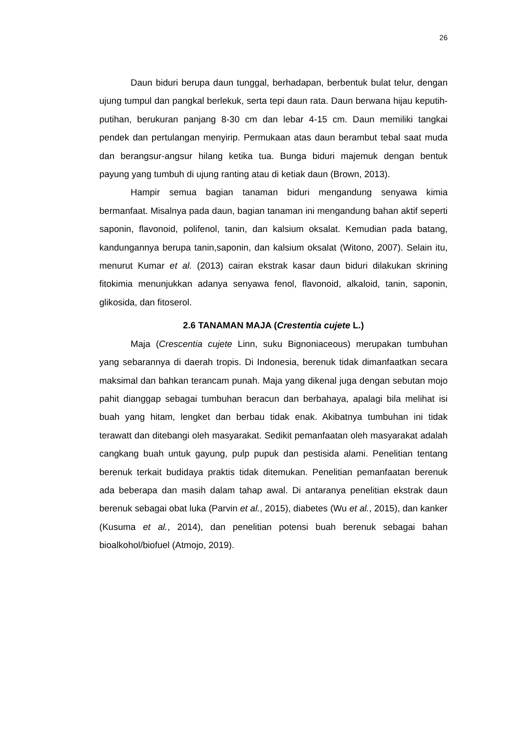26
Daun biduri berupa daun tunggal, berhadapan, berbentuk bulat telur, dengan ujung tumpul dan pangkal berlekuk, serta tepi daun rata. Daun berwana hijau keputih-putihan, berukuran panjang 8-30 cm dan lebar 4-15 cm. Daun memiliki tangkai pendek dan pertulangan menyirip. Permukaan atas daun berambut tebal saat muda dan berangsur-angsur hilang ketika tua. Bunga biduri majemuk dengan bentuk payung yang tumbuh di ujung ranting atau di ketiak daun (Brown, 2013).
Hampir semua bagian tanaman biduri mengandung senyawa kimia bermanfaat. Misalnya pada daun, bagian tanaman ini mengandung bahan aktif seperti saponin, flavonoid, polifenol, tanin, dan kalsium oksalat. Kemudian pada batang, kandungannya berupa tanin,saponin, dan kalsium oksalat (Witono, 2007). Selain itu, menurut Kumar et al. (2013) cairan ekstrak kasar daun biduri dilakukan skrining fitokimia menunjukkan adanya senyawa fenol, flavonoid, alkaloid, tanin, saponin, glikosida, dan fitoserol.
2.6 TANAMAN MAJA (Crestentia cujete L.)
Maja (Crescentia cujete Linn, suku Bignoniaceous) merupakan tumbuhan yang sebarannya di daerah tropis. Di Indonesia, berenuk tidak dimanfaatkan secara maksimal dan bahkan terancam punah. Maja yang dikenal juga dengan sebutan mojo pahit dianggap sebagai tumbuhan beracun dan berbahaya, apalagi bila melihat isi buah yang hitam, lengket dan berbau tidak enak. Akibatnya tumbuhan ini tidak terawatt dan ditebangi oleh masyarakat. Sedikit pemanfaatan oleh masyarakat adalah cangkang buah untuk gayung, pulp pupuk dan pestisida alami. Penelitian tentang berenuk terkait budidaya praktis tidak ditemukan. Penelitian pemanfaatan berenuk ada beberapa dan masih dalam tahap awal. Di antaranya penelitian ekstrak daun berenuk sebagai obat luka (Parvin et al., 2015), diabetes (Wu et al., 2015), dan kanker (Kusuma et al., 2014), dan penelitian potensi buah berenuk sebagai bahan bioalkohol/biofuel (Atmojo, 2019).